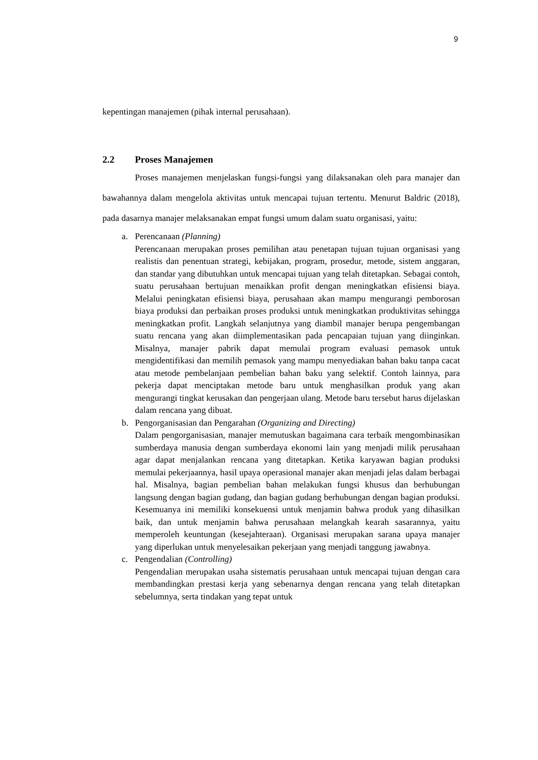9
kepentingan manajemen (pihak internal perusahaan).
2.2 Proses Manajemen
Proses manajemen menjelaskan fungsi-fungsi yang dilaksanakan oleh para manajer dan bawahannya dalam mengelola aktivitas untuk mencapai tujuan tertentu. Menurut Baldric (2018), pada dasarnya manajer melaksanakan empat fungsi umum dalam suatu organisasi, yaitu:
a. Perencanaan (Planning)
Perencanaan merupakan proses pemilihan atau penetapan tujuan tujuan organisasi yang realistis dan penentuan strategi, kebijakan, program, prosedur, metode, sistem anggaran, dan standar yang dibutuhkan untuk mencapai tujuan yang telah ditetapkan. Sebagai contoh, suatu perusahaan bertujuan menaikkan profit dengan meningkatkan efisiensi biaya. Melalui peningkatan efisiensi biaya, perusahaan akan mampu mengurangi pemborosan biaya produksi dan perbaikan proses produksi untuk meningkatkan produktivitas sehingga meningkatkan profit. Langkah selanjutnya yang diambil manajer berupa pengembangan suatu rencana yang akan diimplementasikan pada pencapaian tujuan yang diinginkan. Misalnya, manajer pabrik dapat memulai program evaluasi pemasok untuk mengidentifikasi dan memilih pemasok yang mampu menyediakan bahan baku tanpa cacat atau metode pembelanjaan pembelian bahan baku yang selektif. Contoh lainnya, para pekerja dapat menciptakan metode baru untuk menghasilkan produk yang akan mengurangi tingkat kerusakan dan pengerjaan ulang. Metode baru tersebut harus dijelaskan dalam rencana yang dibuat.
b. Pengorganisasian dan Pengarahan (Organizing and Directing)
Dalam pengorganisasian, manajer memutuskan bagaimana cara terbaik mengombinasikan sumberdaya manusia dengan sumberdaya ekonomi lain yang menjadi milik perusahaan agar dapat menjalankan rencana yang ditetapkan. Ketika karyawan bagian produksi memulai pekerjaannya, hasil upaya operasional manajer akan menjadi jelas dalam berbagai hal. Misalnya, bagian pembelian bahan melakukan fungsi khusus dan berhubungan langsung dengan bagian gudang, dan bagian gudang berhubungan dengan bagian produksi. Kesemuanya ini memiliki konsekuensi untuk menjamin bahwa produk yang dihasilkan baik, dan untuk menjamin bahwa perusahaan melangkah kearah sasarannya, yaitu memperoleh keuntungan (kesejahteraan). Organisasi merupakan sarana upaya manajer yang diperlukan untuk menyelesaikan pekerjaan yang menjadi tanggung jawabnya.
c. Pengendalian (Controlling)
Pengendalian merupakan usaha sistematis perusahaan untuk mencapai tujuan dengan cara membandingkan prestasi kerja yang sebenarnya dengan rencana yang telah ditetapkan sebelumnya, serta tindakan yang tepat untuk